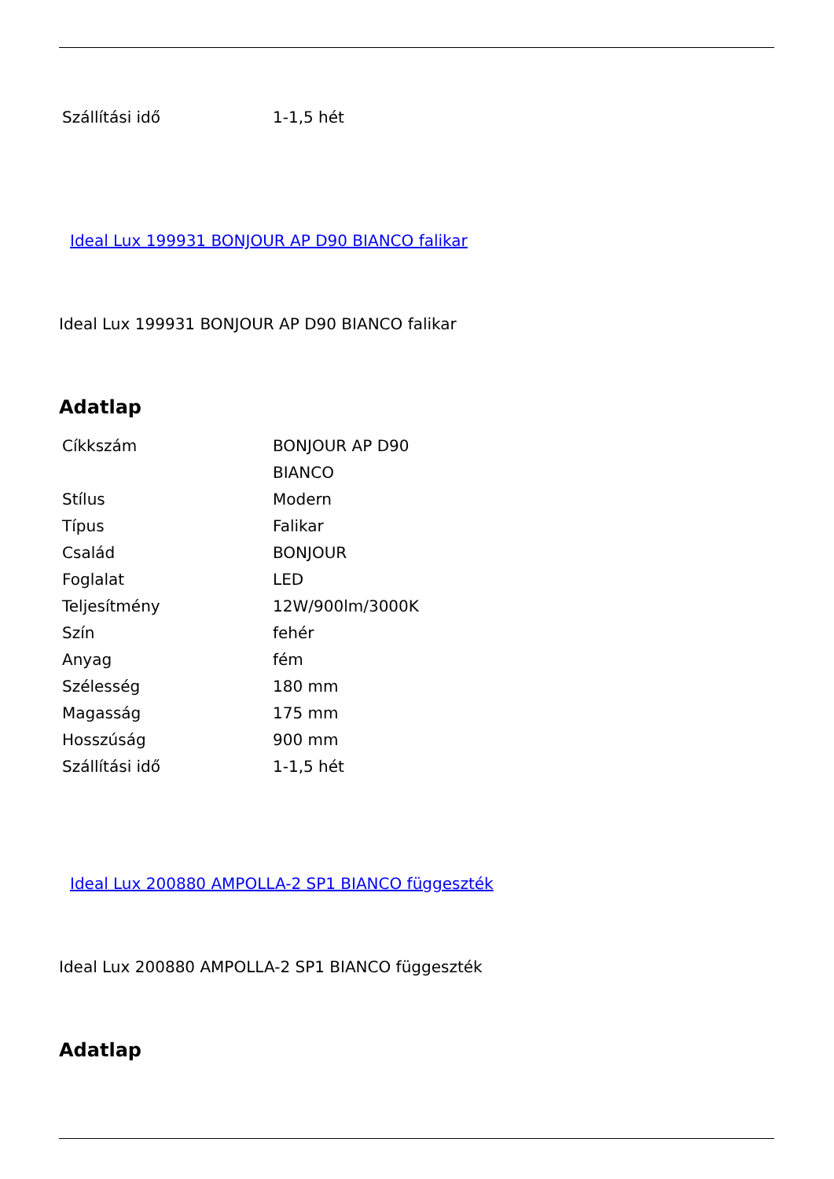| Szállítási idő | 1-1,5 hét |
Ideal Lux 199931 BONJOUR AP D90 BIANCO falikar
Ideal Lux 199931 BONJOUR AP D90 BIANCO falikar
Adatlap
| Cíkkszám | BONJOUR AP D90 BIANCO |
| Stílus | Modern |
| Típus | Falikar |
| Család | BONJOUR |
| Foglalat | LED |
| Teljesítmény | 12W/900lm/3000K |
| Szín | fehér |
| Anyag | fém |
| Szélesség | 180 mm |
| Magasság | 175 mm |
| Hosszúság | 900 mm |
| Szállítási idő | 1-1,5 hét |
Ideal Lux 200880 AMPOLLA-2 SP1 BIANCO függeszték
Ideal Lux 200880 AMPOLLA-2 SP1 BIANCO függeszték
Adatlap